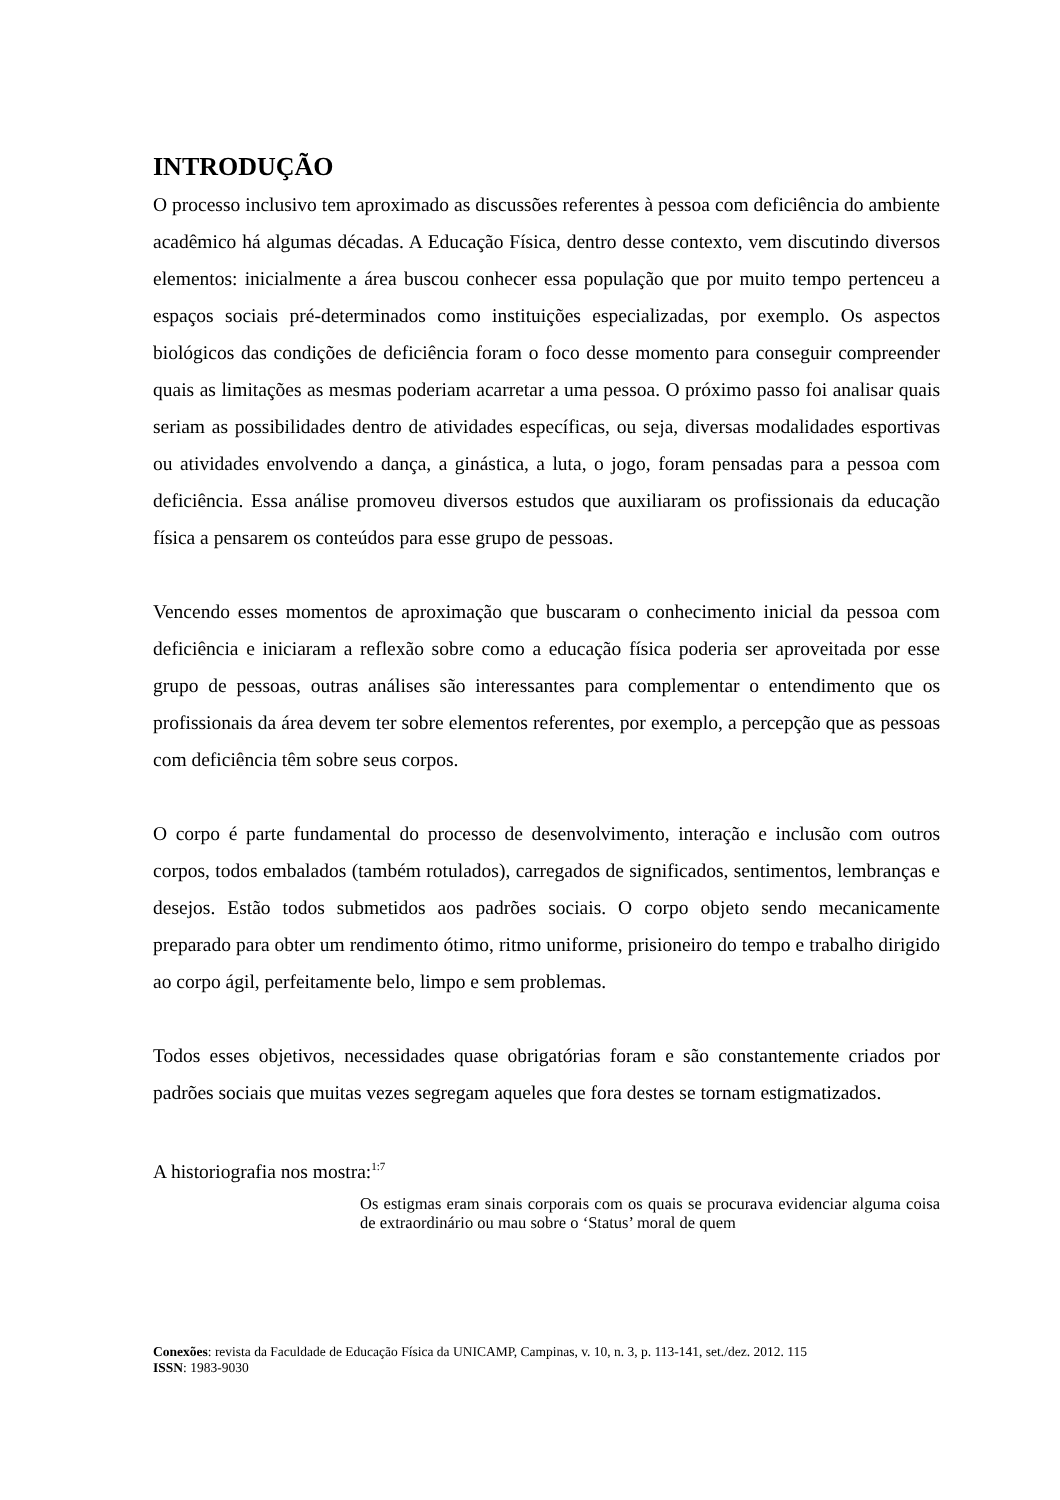INTRODUÇÃO
O processo inclusivo tem aproximado as discussões referentes à pessoa com deficiência do ambiente acadêmico há algumas décadas. A Educação Física, dentro desse contexto, vem discutindo diversos elementos: inicialmente a área buscou conhecer essa população que por muito tempo pertenceu a espaços sociais pré-determinados como instituições especializadas, por exemplo. Os aspectos biológicos das condições de deficiência foram o foco desse momento para conseguir compreender quais as limitações as mesmas poderiam acarretar a uma pessoa. O próximo passo foi analisar quais seriam as possibilidades dentro de atividades específicas, ou seja, diversas modalidades esportivas ou atividades envolvendo a dança, a ginástica, a luta, o jogo, foram pensadas para a pessoa com deficiência. Essa análise promoveu diversos estudos que auxiliaram os profissionais da educação física a pensarem os conteúdos para esse grupo de pessoas.
Vencendo esses momentos de aproximação que buscaram o conhecimento inicial da pessoa com deficiência e iniciaram a reflexão sobre como a educação física poderia ser aproveitada por esse grupo de pessoas, outras análises são interessantes para complementar o entendimento que os profissionais da área devem ter sobre elementos referentes, por exemplo, a percepção que as pessoas com deficiência têm sobre seus corpos.
O corpo é parte fundamental do processo de desenvolvimento, interação e inclusão com outros corpos, todos embalados (também rotulados), carregados de significados, sentimentos, lembranças e desejos. Estão todos submetidos aos padrões sociais. O corpo objeto sendo mecanicamente preparado para obter um rendimento ótimo, ritmo uniforme, prisioneiro do tempo e trabalho dirigido ao corpo ágil, perfeitamente belo, limpo e sem problemas.
Todos esses objetivos, necessidades quase obrigatórias foram e são constantemente criados por padrões sociais que muitas vezes segregam aqueles que fora destes se tornam estigmatizados.
A historiografia nos mostra:<sup>1:7</sup>
Os estigmas eram sinais corporais com os quais se procurava evidenciar alguma coisa de extraordinário ou mau sobre o ‘Status’ moral de quem
Conexões: revista da Faculdade de Educação Física da UNICAMP, Campinas, v. 10, n. 3, p. 113-141, set./dez. 2012. 115
ISSN: 1983-9030